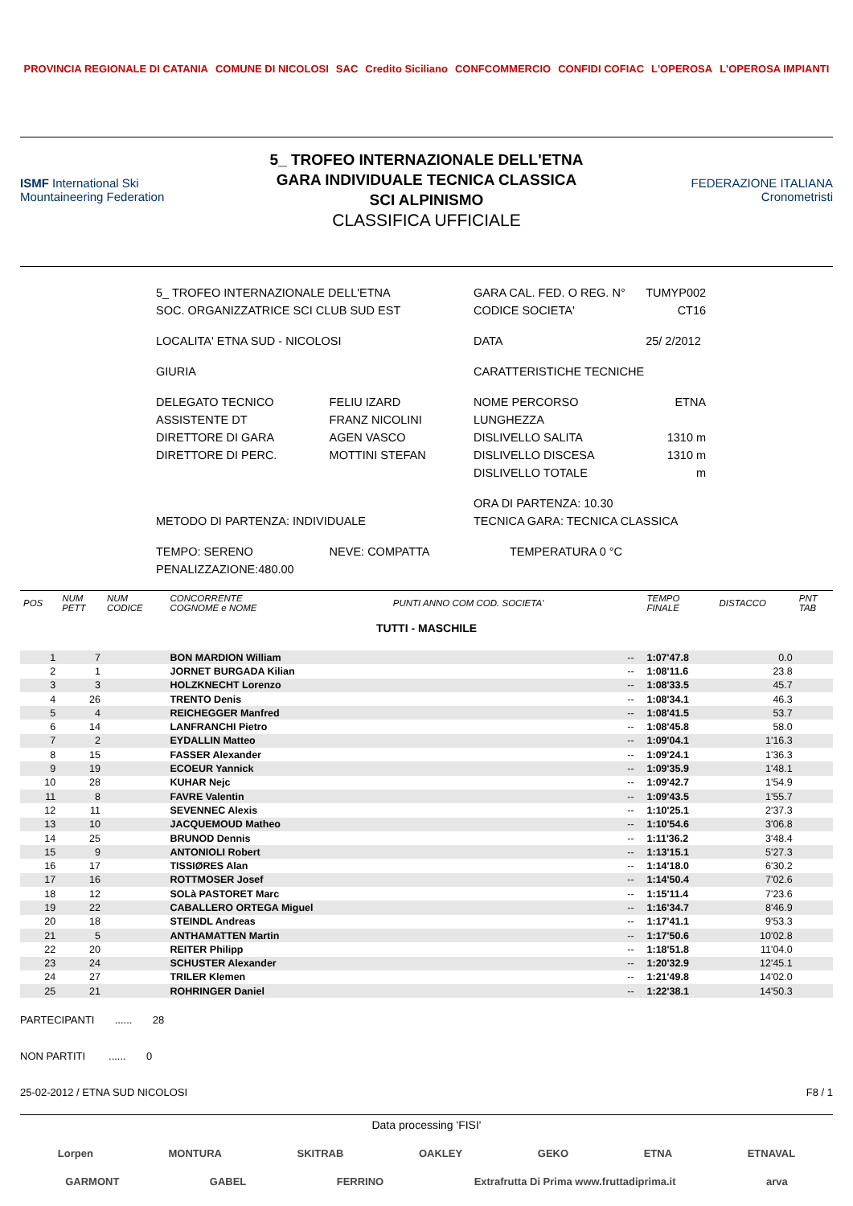PROVINCIA REGIONALE DI CATANIA COMUNE DI NICOLOSI SAC Credito Siciliano CONFCOMMERCIO CONFIDI COFIAC L'OPEROSA L'OPEROSA IMPIANTI
ISMF International Ski Mountaineering Federation
5_ TROFEO INTERNAZIONALE DELL'ETNA
GARA INDIVIDUALE TECNICA CLASSICA
SCI ALPINISMO
CLASSIFICA UFFICIALE
FEDERAZIONE ITALIANA Cronometristi
| 5_ TROFEO INTERNAZIONALE DELL'ETNA | | GARA CAL. FED. O REG. N° | TUMYP002 |
| SOC. ORGANIZZATRICE SCI CLUB SUD EST | | CODICE SOCIETA' | CT16 |
| LOCALITA' ETNA SUD - NICOLOSI | | DATA | 25/ 2/2012 |
| GIURIA | | CARATTERISTICHE TECNICHE | |
| DELEGATO TECNICO | FELIU IZARD | NOME PERCORSO | ETNA |
| ASSISTENTE DT | FRANZ NICOLINI | LUNGHEZZA | |
| DIRETTORE DI GARA | AGEN VASCO | DISLIVELLO SALITA | 1310 m |
| DIRETTORE DI PERC. | MOTTINI STEFAN | DISLIVELLO DISCESA | 1310 m |
| | | DISLIVELLO TOTALE | m |
| | | ORA DI PARTENZA: 10.30 | |
| METODO DI PARTENZA: INDIVIDUALE | | TECNICA GARA: TECNICA CLASSICA | |
| TEMPO: SERENO | NEVE: COMPATTA | TEMPERATURA 0 °C | |
| PENALIZZAZIONE:480.00 | | | |
| POS | NUM PETT | NUM CODICE | CONCORRENTE COGNOME e NOME | PUNTI ANNO COM COD. SOCIETA' | | TEMPO FINALE | DISTACCO | PNT TAB |
| --- | --- | --- | --- | --- | --- | --- | --- | --- |
| TUTTI - MASCHILE | | | | | | | | |
| 1 | 7 | | BON MARDION William | | -- | 1:07'47.8 | 0.0 | |
| 2 | 1 | | JORNET BURGADA Kilian | | -- | 1:08'11.6 | 23.8 | |
| 3 | 3 | | HOLZKNECHT Lorenzo | | -- | 1:08'33.5 | 45.7 | |
| 4 | 26 | | TRENTO Denis | | -- | 1:08'34.1 | 46.3 | |
| 5 | 4 | | REICHEGGER Manfred | | -- | 1:08'41.5 | 53.7 | |
| 6 | 14 | | LANFRANCHI Pietro | | -- | 1:08'45.8 | 58.0 | |
| 7 | 2 | | EYDALLIN Matteo | | -- | 1:09'04.1 | 1'16.3 | |
| 8 | 15 | | FASSER Alexander | | -- | 1:09'24.1 | 1'36.3 | |
| 9 | 19 | | ECOEUR Yannick | | -- | 1:09'35.9 | 1'48.1 | |
| 10 | 28 | | KUHAR Nejc | | -- | 1:09'42.7 | 1'54.9 | |
| 11 | 8 | | FAVRE Valentin | | -- | 1:09'43.5 | 1'55.7 | |
| 12 | 11 | | SEVENNEC Alexis | | -- | 1:10'25.1 | 2'37.3 | |
| 13 | 10 | | JACQUEMOUD Matheo | | -- | 1:10'54.6 | 3'06.8 | |
| 14 | 25 | | BRUNOD Dennis | | -- | 1:11'36.2 | 3'48.4 | |
| 15 | 9 | | ANTONIOLI Robert | | -- | 1:13'15.1 | 5'27.3 | |
| 16 | 17 | | TISSIØRES Alan | | -- | 1:14'18.0 | 6'30.2 | |
| 17 | 16 | | ROTTMOSER Josef | | -- | 1:14'50.4 | 7'02.6 | |
| 18 | 12 | | SOLà PASTORET Marc | | -- | 1:15'11.4 | 7'23.6 | |
| 19 | 22 | | CABALLERO ORTEGA Miguel | | -- | 1:16'34.7 | 8'46.9 | |
| 20 | 18 | | STEINDL Andreas | | -- | 1:17'41.1 | 9'53.3 | |
| 21 | 5 | | ANTHAMATTEN Martin | | -- | 1:17'50.6 | 10'02.8 | |
| 22 | 20 | | REITER Philipp | | -- | 1:18'51.8 | 11'04.0 | |
| 23 | 24 | | SCHUSTER Alexander | | -- | 1:20'32.9 | 12'45.1 | |
| 24 | 27 | | TRILER Klemen | | -- | 1:21'49.8 | 14'02.0 | |
| 25 | 21 | | ROHRINGER Daniel | | -- | 1:22'38.1 | 14'50.3 | |
PARTECIPANTI ...... 28
NON PARTITI ...... 0
25-02-2012 / ETNA SUD NICOLOSI F8 / 1
Data processing 'FISI'
Lorpen MONTURA SKITRAB OAKLEY GEKO ETNA ETNAVAL
GARMONT GABEL FERRINO Extrafrutta Di Prima www.fruttadiprima.it arva